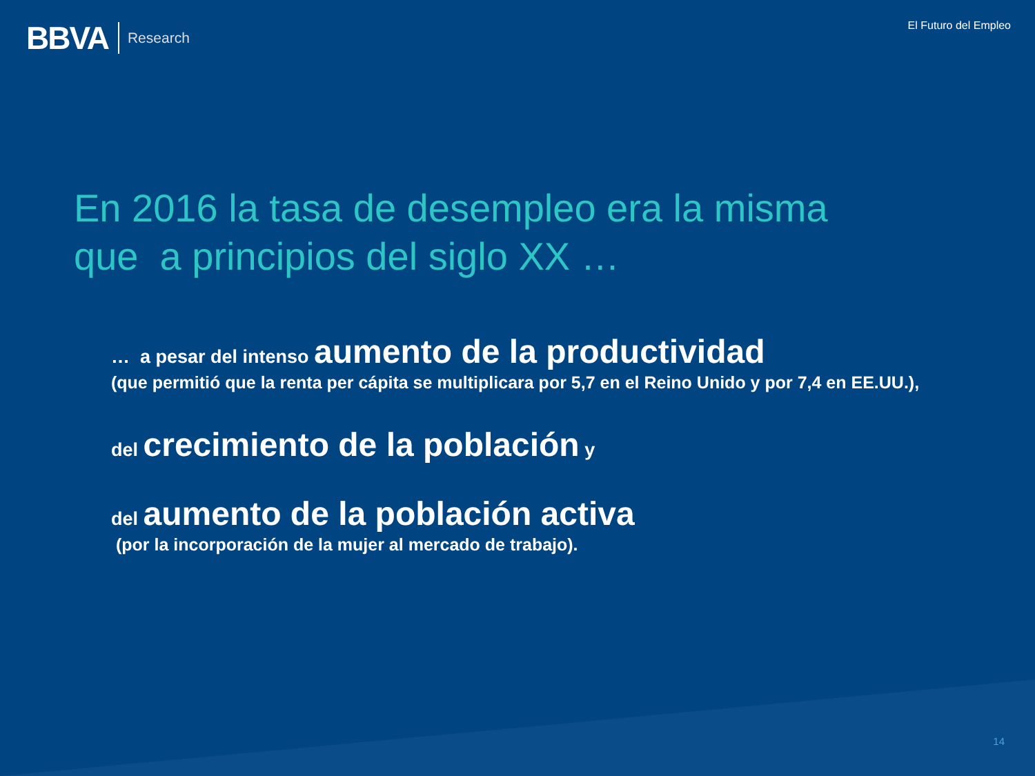BBVA Research
El Futuro del Empleo
En 2016 la tasa de desempleo era la misma
que a principios del siglo XX …
… a pesar del intenso aumento de la productividad
(que permitió que la renta per cápita se multiplicara por 5,7 en el Reino Unido y por 7,4 en EE.UU.),
del crecimiento de la población y
del aumento de la población activa
(por la incorporación de la mujer al mercado de trabajo).
14